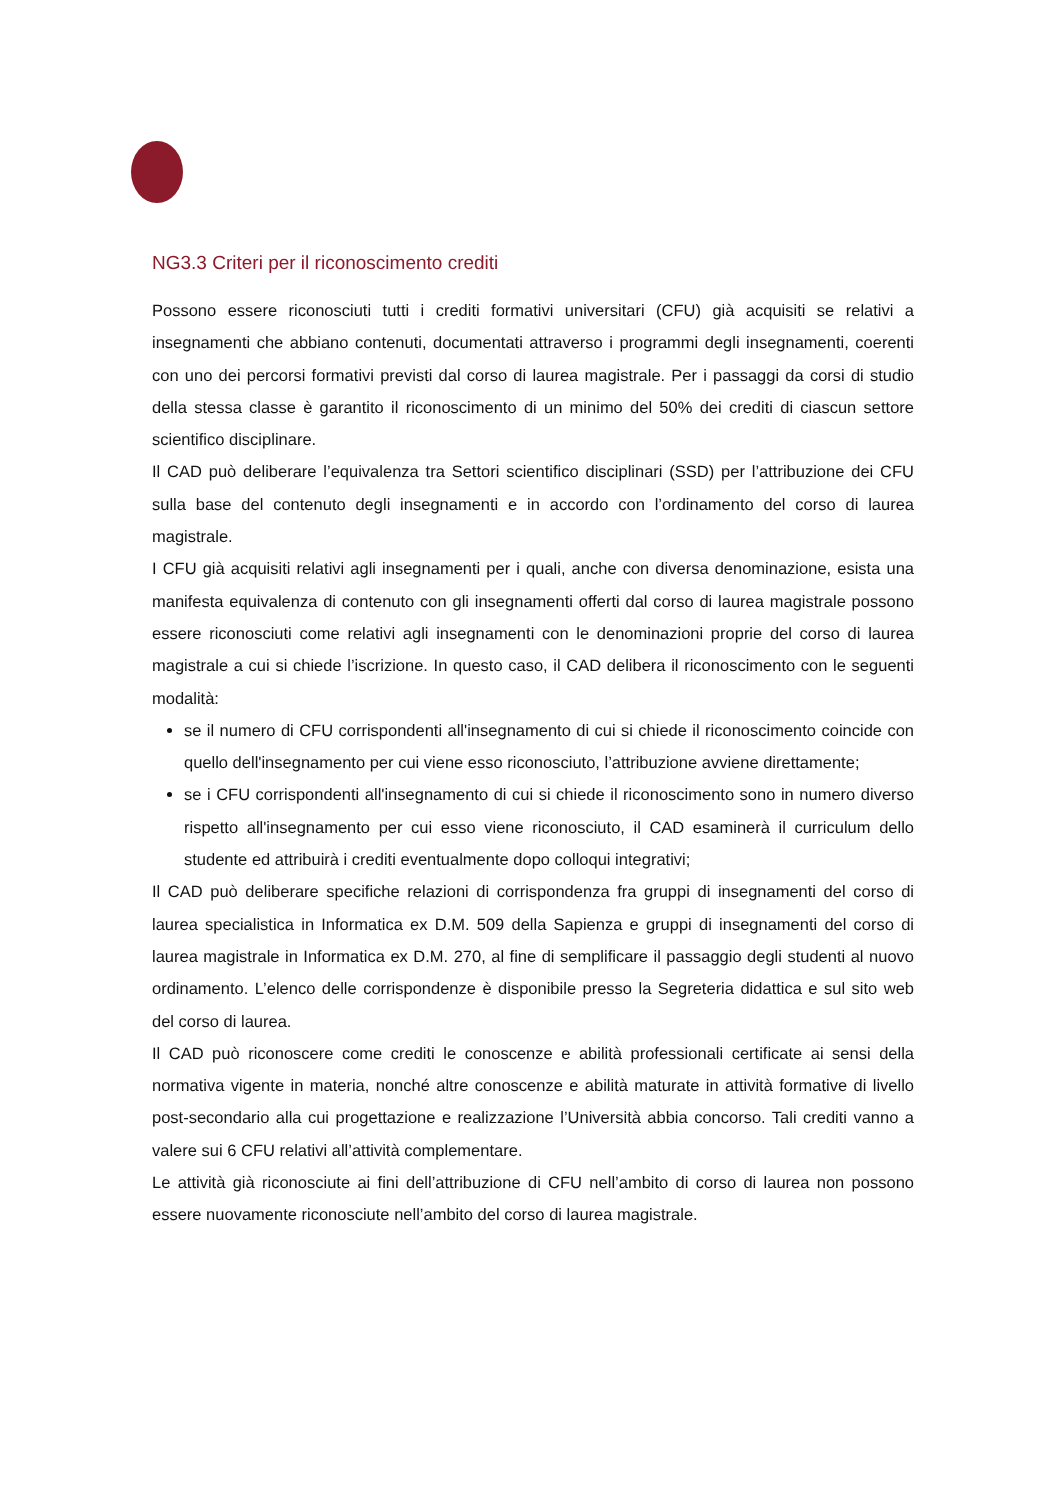NG3.3 Criteri per il riconoscimento crediti
Possono essere riconosciuti tutti i crediti formativi universitari (CFU) già acquisiti se relativi a insegnamenti che abbiano contenuti, documentati attraverso i programmi degli insegnamenti, coerenti con uno dei percorsi formativi previsti dal corso di laurea magistrale. Per i passaggi da corsi di studio della stessa classe è garantito il riconoscimento di un minimo del 50% dei crediti di ciascun settore scientifico disciplinare.
Il CAD può deliberare l’equivalenza tra Settori scientifico disciplinari (SSD) per l’attribuzione dei CFU sulla base del contenuto degli insegnamenti e in accordo con l’ordinamento del corso di laurea magistrale.
I CFU già acquisiti relativi agli insegnamenti per i quali, anche con diversa denominazione, esista una manifesta equivalenza di contenuto con gli insegnamenti offerti dal corso di laurea magistrale possono essere riconosciuti come relativi agli insegnamenti con le denominazioni proprie del corso di laurea magistrale a cui si chiede l’iscrizione. In questo caso, il CAD delibera il riconoscimento con le seguenti modalità:
se il numero di CFU corrispondenti all'insegnamento di cui si chiede il riconoscimento coincide con quello dell'insegnamento per cui viene esso riconosciuto, l’attribuzione avviene direttamente;
se i CFU corrispondenti all'insegnamento di cui si chiede il riconoscimento sono in numero diverso rispetto all'insegnamento per cui esso viene riconosciuto, il CAD esaminerà il curriculum dello studente ed attribuirà i crediti eventualmente dopo colloqui integrativi;
Il CAD può deliberare specifiche relazioni di corrispondenza fra gruppi di insegnamenti del corso di laurea specialistica in Informatica ex D.M. 509 della Sapienza e gruppi di insegnamenti del corso di laurea magistrale in Informatica ex D.M. 270, al fine di semplificare il passaggio degli studenti al nuovo ordinamento. L’elenco delle corrispondenze è disponibile presso la Segreteria didattica e sul sito web del corso di laurea.
Il CAD può riconoscere come crediti le conoscenze e abilità professionali certificate ai sensi della normativa vigente in materia, nonché altre conoscenze e abilità maturate in attività formative di livello post-secondario alla cui progettazione e realizzazione l’Università abbia concorso. Tali crediti vanno a valere sui 6 CFU relativi all’attività complementare.
Le attività già riconosciute ai fini dell’attribuzione di CFU nell’ambito di corso di laurea non possono essere nuovamente riconosciute nell’ambito del corso di laurea magistrale.